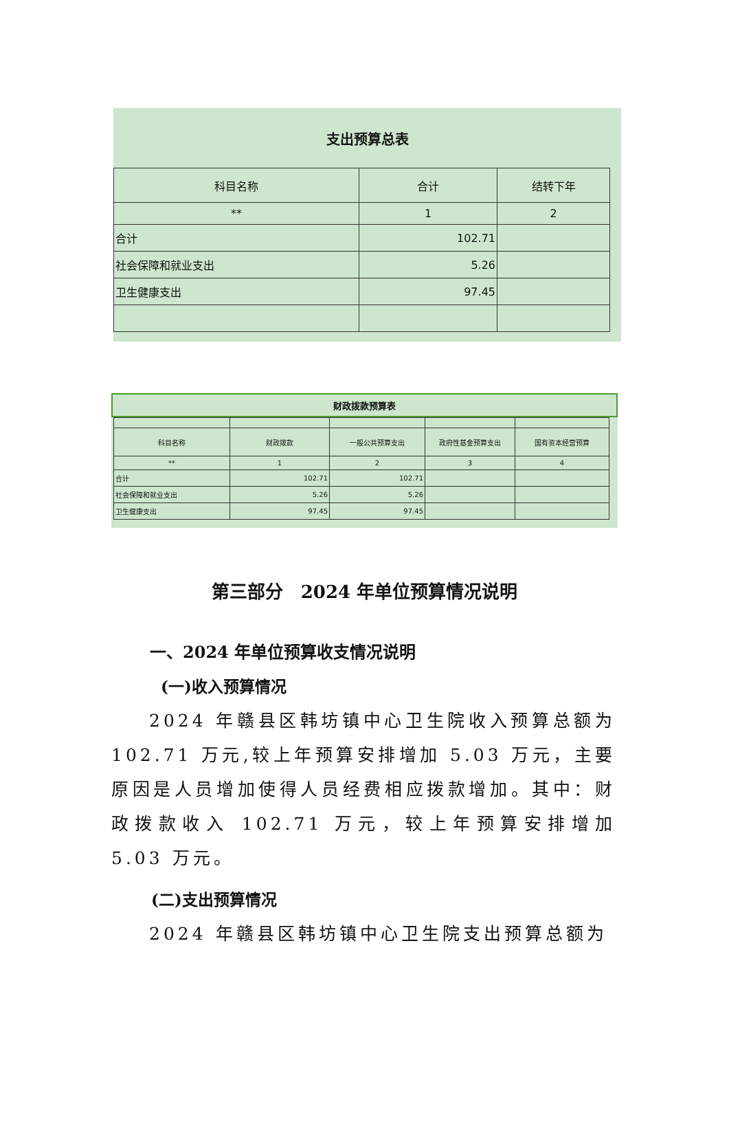支出预算总表
| 科目名称 | 合计 | 结转下年 |
| ** | 1 | 2 |
| 合计 | 102.71 | |
| 社会保障和就业支出 | 5.26 | |
| 卫生健康支出 | 97.45 | |
财政拨款预算表
| 科目名称 | 财政拨款 | 一般公共预算支出 | 政府性基金预算支出 | 国有资本经营预算 |
| ** | 1 | 2 | 3 | 4 |
| 合计 | 102.71 | 102.71 | | |
| 社会保障和就业支出 | 5.26 | 5.26 | | |
| 卫生健康支出 | 97.45 | 97.45 | | |
第三部分　2024 年单位预算情况说明
一、2024 年单位预算收支情况说明
(一)收入预算情况
2024 年赣县区韩坊镇中心卫生院收入预算总额为 102.71 万元,较上年预算安排增加 5.03 万元，主要原因是人员增加使得人员经费相应拨款增加。其中：财政拨款收入 102.71 万元，较上年预算安排增加 5.03 万元。
(二)支出预算情况
2024 年赣县区韩坊镇中心卫生院支出预算总额为